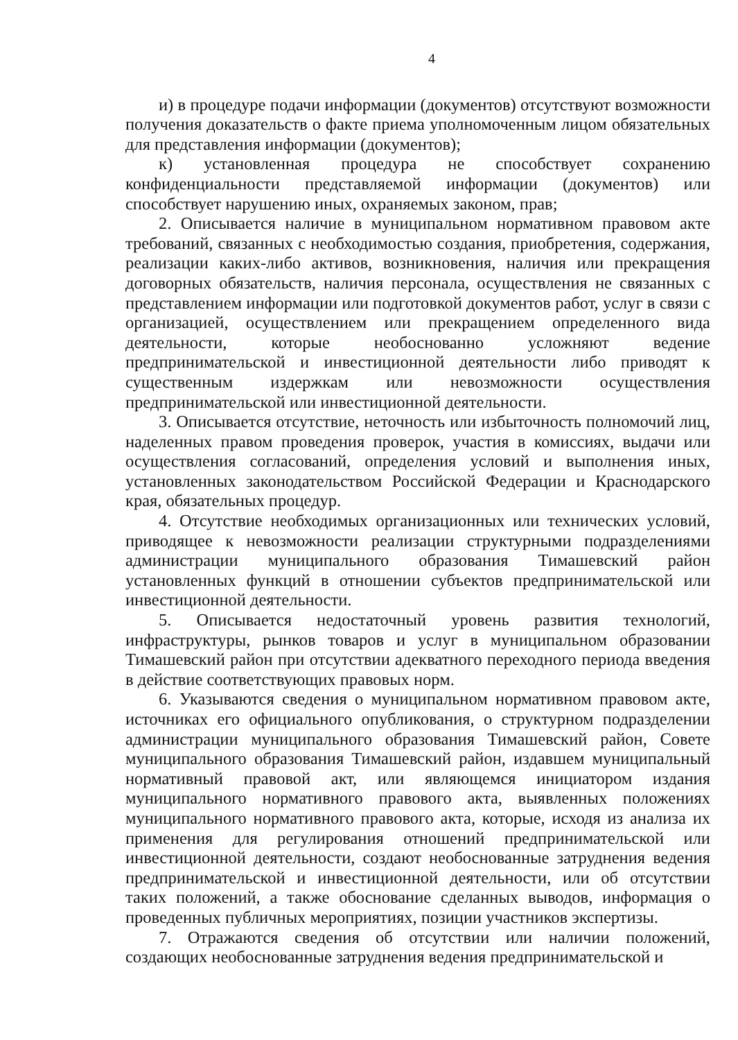4
и) в процедуре подачи информации (документов) отсутствуют возможности получения доказательств о факте приема уполномоченным лицом обязательных для представления информации (документов);
к) установленная процедура не способствует сохранению конфиденциальности представляемой информации (документов) или способствует нарушению иных, охраняемых законом, прав;
2. Описывается наличие в муниципальном нормативном правовом акте требований, связанных с необходимостью создания, приобретения, содержания, реализации каких-либо активов, возникновения, наличия или прекращения договорных обязательств, наличия персонала, осуществления не связанных с представлением информации или подготовкой документов работ, услуг в связи с организацией, осуществлением или прекращением определенного вида деятельности, которые необоснованно усложняют ведение предпринимательской и инвестиционной деятельности либо приводят к существенным издержкам или невозможности осуществления предпринимательской или инвестиционной деятельности.
3. Описывается отсутствие, неточность или избыточность полномочий лиц, наделенных правом проведения проверок, участия в комиссиях, выдачи или осуществления согласований, определения условий и выполнения иных, установленных законодательством Российской Федерации и Краснодарского края, обязательных процедур.
4. Отсутствие необходимых организационных или технических условий, приводящее к невозможности реализации структурными подразделениями администрации муниципального образования Тимашевский район установленных функций в отношении субъектов предпринимательской или инвестиционной деятельности.
5. Описывается недостаточный уровень развития технологий, инфраструктуры, рынков товаров и услуг в муниципальном образовании Тимашевский район при отсутствии адекватного переходного периода введения в действие соответствующих правовых норм.
6. Указываются сведения о муниципальном нормативном правовом акте, источниках его официального опубликования, о структурном подразделении администрации муниципального образования Тимашевский район, Совете муниципального образования Тимашевский район, издавшем муниципальный нормативный правовой акт, или являющемся инициатором издания муниципального нормативного правового акта, выявленных положениях муниципального нормативного правового акта, которые, исходя из анализа их применения для регулирования отношений предпринимательской или инвестиционной деятельности, создают необоснованные затруднения ведения предпринимательской и инвестиционной деятельности, или об отсутствии таких положений, а также обоснование сделанных выводов, информация о проведенных публичных мероприятиях, позиции участников экспертизы.
7. Отражаются сведения об отсутствии или наличии положений, создающих необоснованные затруднения ведения предпринимательской и